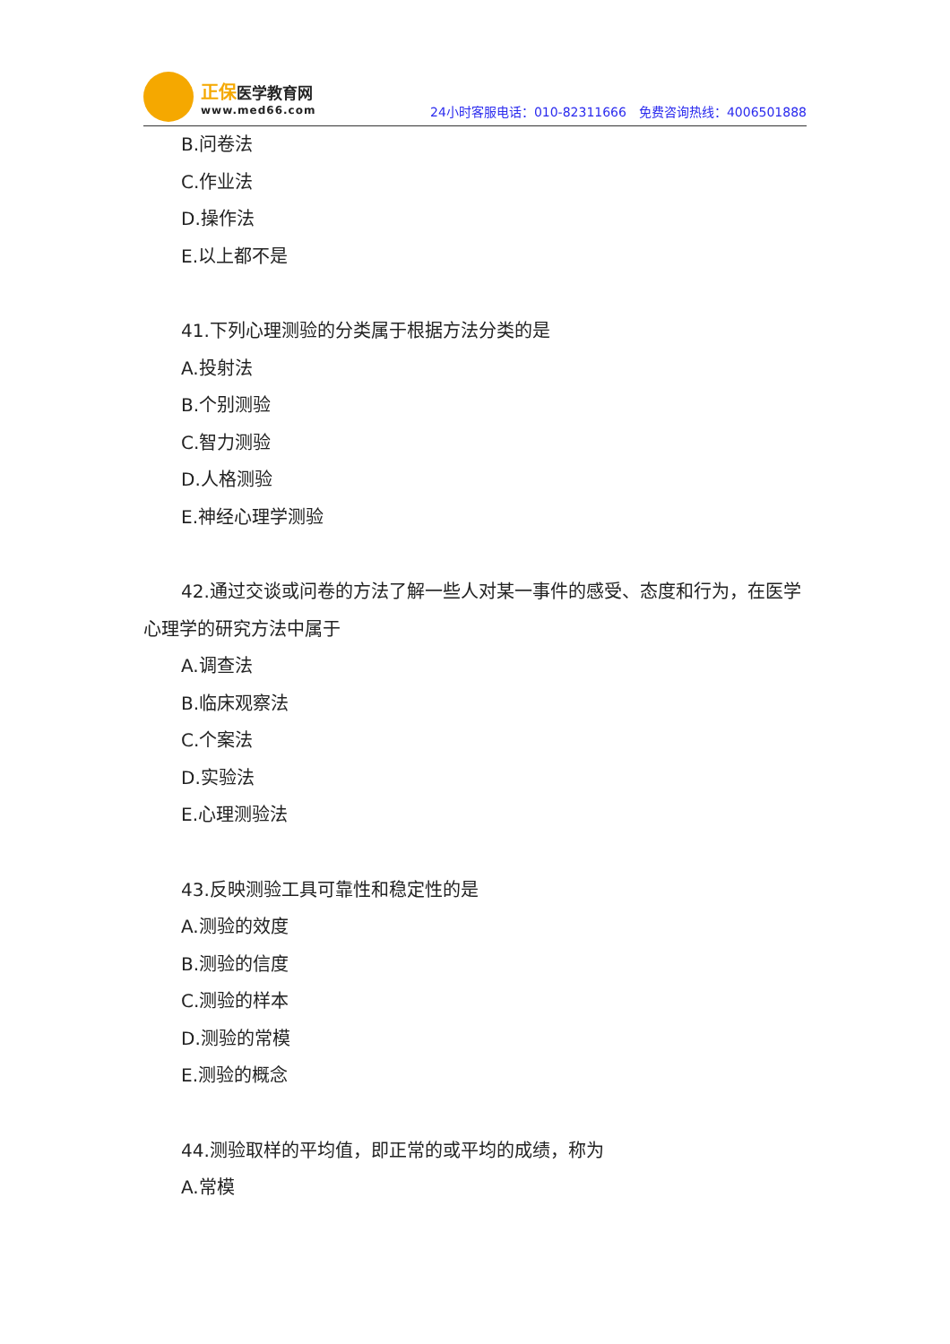正保医学教育网
www.med66.com
24小时客服电话：010-82311666　免费咨询热线：4006501888
B.问卷法
C.作业法
D.操作法
E.以上都不是
41.下列心理测验的分类属于根据方法分类的是
A.投射法
B.个别测验
C.智力测验
D.人格测验
E.神经心理学测验
42.通过交谈或问卷的方法了解一些人对某一事件的感受、态度和行为，在医学心理学的研究方法中属于
A.调查法
B.临床观察法
C.个案法
D.实验法
E.心理测验法
43.反映测验工具可靠性和稳定性的是
A.测验的效度
B.测验的信度
C.测验的样本
D.测验的常模
E.测验的概念
44.测验取样的平均值，即正常的或平均的成绩，称为
A.常模